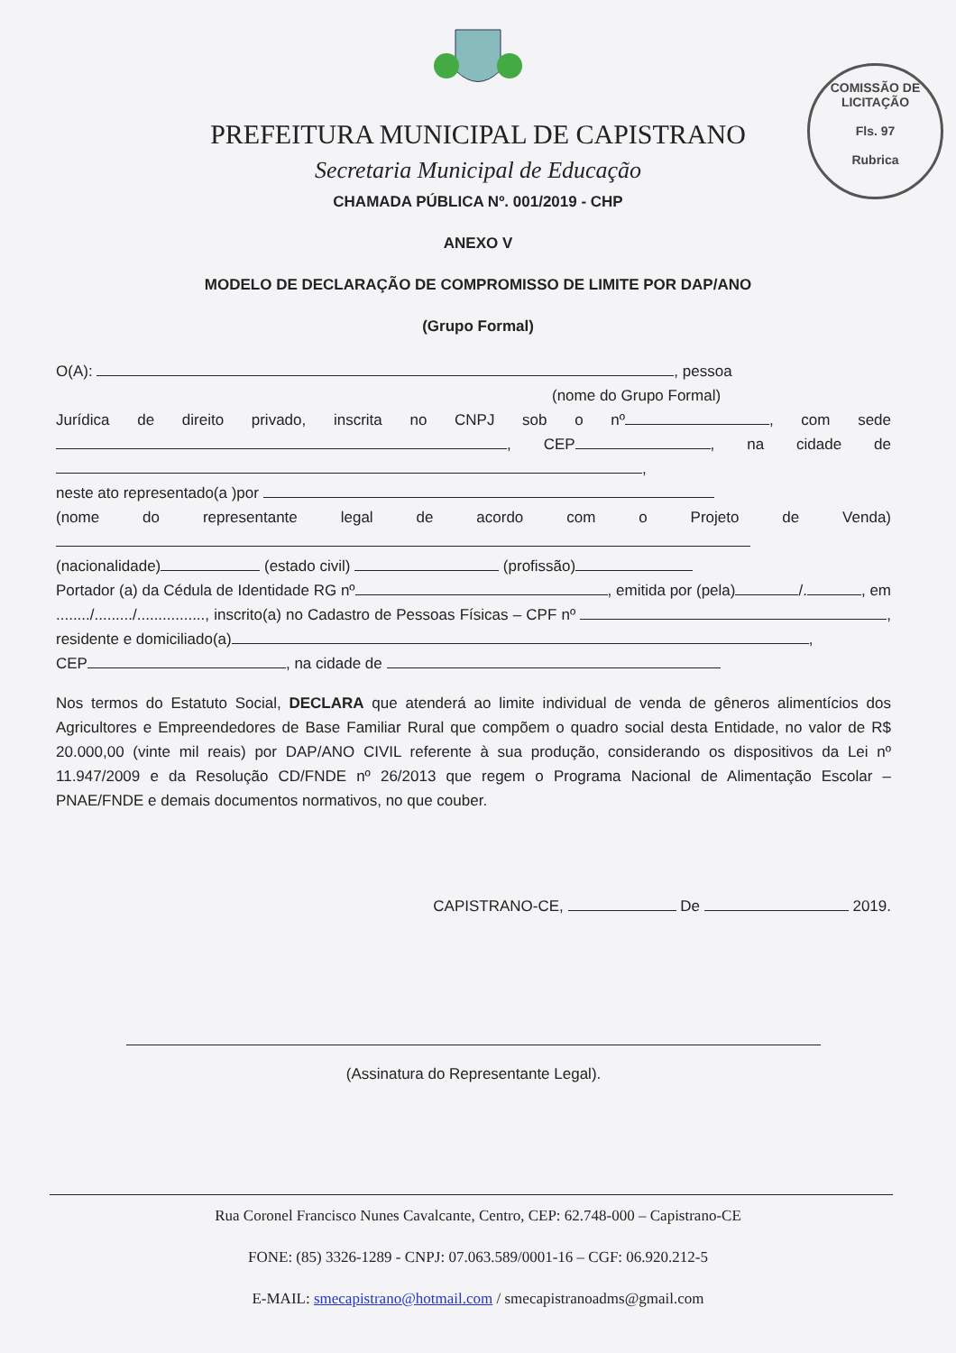COMISSÃO DE LICITAÇÃO
Fls. 97
Rubrica
PREFEITURA MUNICIPAL DE CAPISTRANO
Secretaria Municipal de Educação
CHAMADA PÚBLICA Nº. 001/2019 - CHP
ANEXO V
MODELO DE DECLARAÇÃO DE COMPROMISSO DE LIMITE POR DAP/ANO
(Grupo Formal)
O(A): , pessoa
(nome do Grupo Formal)
Jurídica de direito privado, inscrita no CNPJ sob o nº , com sede , CEP , na cidade de ,
neste ato representado(a )por
(nome do representante legal de acordo com o Projeto de Venda)
(nacionalidade) (estado civil) (profissão)
Portador (a) da Cédula de Identidade RG nº , emitida por (pela) /. , em ......../........./................, inscrito(a) no Cadastro de Pessoas Físicas – CPF nº , residente e domiciliado(a) ,
CEP , na cidade de
Nos termos do Estatuto Social, DECLARA que atenderá ao limite individual de venda de gêneros alimentícios dos Agricultores e Empreendedores de Base Familiar Rural que compõem o quadro social desta Entidade, no valor de R$ 20.000,00 (vinte mil reais) por DAP/ANO CIVIL referente à sua produção, considerando os dispositivos da Lei nº 11.947/2009 e da Resolução CD/FNDE nº 26/2013 que regem o Programa Nacional de Alimentação Escolar – PNAE/FNDE e demais documentos normativos, no que couber.
CAPISTRANO-CE, De 2019.
(Assinatura do Representante Legal).
Rua Coronel Francisco Nunes Cavalcante, Centro, CEP: 62.748-000 – Capistrano-CE
FONE: (85) 3326-1289 - CNPJ: 07.063.589/0001-16 – CGF: 06.920.212-5
E-MAIL: smecapistrano@hotmail.com / smecapistranoadms@gmail.com